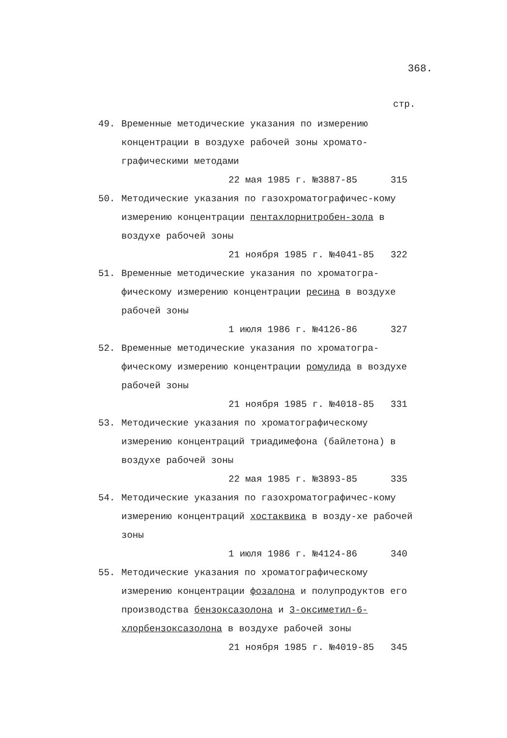368.
стр.
49. Временные методические указания по измерению концентрации в воздухе рабочей зоны хромато-графическими методами
22 мая 1985 г. №3887-85 315
50. Методические указания по газохроматографичес-кому измерению концентрации пентахлорнитробен-зола в воздухе рабочей зоны
21 ноября 1985 г. №4041-85 322
51. Временные методические указания по хроматогра-фическому измерению концентрации ресина в воздухе рабочей зоны
1 июля 1986 г. №4126-86 327
52. Временные методические указания по хроматогра-фическому измерению концентрации ромулида в воздухе рабочей зоны
21 ноября 1985 г. №4018-85 331
53. Методические указания по хроматографическому измерению концентраций триадимефона (байлетона) в воздухе рабочей зоны
22 мая 1985 г. №3893-85 335
54. Методические указания по газохроматографичес-кому измерению концентраций хостаквика в возду-хе рабочей зоны
1 июля 1986 г. №4124-86 340
55. Методические указания по хроматографическому измерению концентрации фозалона и полупродуктов его производства бензоксазолона и 3-оксиметил-6-хлорбензоксазолона в воздухе рабочей зоны
21 ноября 1985 г. №4019-85 345